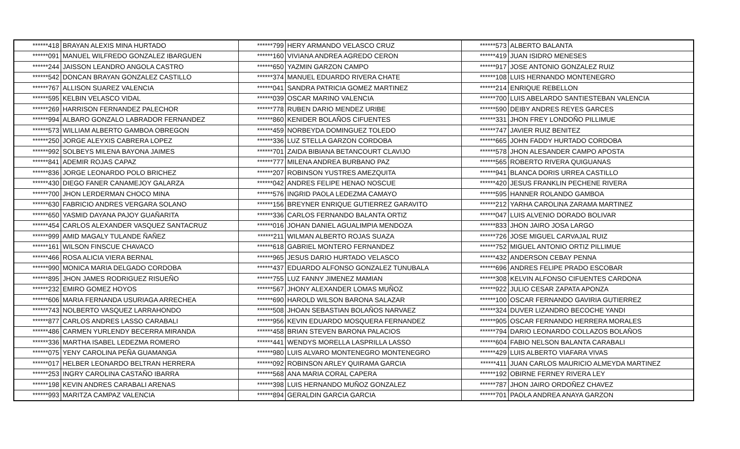| ******418 | BRAYAN ALEXIS MINA HURTADO | ******799 | HERY ARMANDO VELASCO CRUZ | ******573 | ALBERTO BALANTA |
| ******091 | MANUEL WILFREDO GONZALEZ IBARGUEN | ******160 | VIVIANA ANDREA AGREDO CERON | ******419 | JUAN ISIDRO MENESES |
| ******244 | JAISSON LEANDRO ANGOLA CASTRO | ******650 | YAZMIN GARZON CAMPO | ******917 | JOSE ANTONIO GONZALEZ RUIZ |
| ******542 | DONCAN BRAYAN GONZALEZ CASTILLO | ******374 | MANUEL EDUARDO RIVERA CHATE | ******108 | LUIS HERNANDO MONTENEGRO |
| ******767 | ALLISON SUAREZ VALENCIA | ******041 | SANDRA PATRICIA GOMEZ MARTINEZ | ******214 | ENRIQUE REBELLON |
| ******595 | KELBIN VELASCO VIDAL | ******039 | OSCAR MARINO VALENCIA | ******700 | LUIS ABELARDO SANTIESTEBAN VALENCIA |
| ******269 | HARRISON FERNANDEZ PALECHOR | ******778 | RUBEN DARIO MENDEZ URIBE | ******590 | DEIBY ANDRES REYES GARCES |
| ******994 | ALBARO GONZALO LABRADOR FERNANDEZ | ******860 | KENIDER BOLAÑOS CIFUENTES | ******331 | JHON FREY LONDOÑO PILLIMUE |
| ******573 | WILLIAM ALBERTO GAMBOA OBREGON | ******459 | NORBEYDA DOMINGUEZ TOLEDO | ******747 | JAVIER RUIZ BENITEZ |
| ******250 | JORGE ALEYXIS CABRERA LOPEZ | ******336 | LUZ STELLA GARZON CORDOBA | ******665 | JOHN FADDY HURTADO CORDOBA |
| ******992 | SOLBEYS MILENA BAYONA JAIMES | ******701 | ZAIDA BIBIANA BETANCOURT CLAVIJO | ******578 | JHON ALESANDER CAMPO APOSTA |
| ******841 | ADEMIR ROJAS CAPAZ | ******777 | MILENA ANDREA BURBANO PAZ | ******565 | ROBERTO RIVERA QUIGUANAS |
| ******836 | JORGE LEONARDO POLO BRICHEZ | ******207 | ROBINSON YUSTRES AMEZQUITA | ******941 | BLANCA DORIS URREA CASTILLO |
| ******430 | DIEGO FANER CANAMEJOY GALARZA | ******042 | ANDRES FELIPE HENAO NOSCUE | ******420 | JESUS FRANKLIN PECHENE RIVERA |
| ******700 | JHON LERDERMAN CHOCO MINA | ******576 | INGRID PAOLA LEDEZMA CAMAYO | ******595 | HANNER ROLANDO GAMBOA |
| ******630 | FABRICIO ANDRES VERGARA SOLANO | ******156 | BREYNER ENRIQUE GUTIERREZ GARAVITO | ******212 | YARHA CAROLINA ZARAMA MARTINEZ |
| ******650 | YASMID DAYANA PAJOY GUAÑARITA | ******336 | CARLOS FERNANDO BALANTA ORTIZ | ******047 | LUIS ALVENIO DORADO BOLIVAR |
| ******454 | CARLOS ALEXANDER VASQUEZ SANTACRUZ | ******016 | JOHAN DANIEL AGUALIMPIA MENDOZA | ******833 | JHON JAIRO JOSA LARGO |
| ******999 | AMID MAGALY TULANDE ÑAÑEZ | ******211 | WILMAN ALBERTO ROJAS SUAZA | ******726 | JOSE MIGUEL CARVAJAL RUIZ |
| ******161 | WILSON FINSCUE CHAVACO | ******618 | GABRIEL MONTERO FERNANDEZ | ******752 | MIGUEL ANTONIO ORTIZ PILLIMUE |
| ******466 | ROSA ALICIA VIERA BERNAL | ******965 | JESUS DARIO HURTADO VELASCO | ******432 | ANDERSON CEBAY PENNA |
| ******990 | MONICA MARIA DELGADO CORDOBA | ******437 | EDUARDO ALFONSO GONZALEZ TUNUBALA | ******696 | ANDRES FELIPE PRADO ESCOBAR |
| ******895 | JHON JAMES RODRIGUEZ RISUEÑO | ******755 | LUZ FANNY JIMENEZ MAMIAN | ******308 | KELVIN ALFONSO CIFUENTES CARDONA |
| ******232 | EMIRO GOMEZ HOYOS | ******567 | JHONY ALEXANDER LOMAS MUÑOZ | ******922 | JULIO CESAR ZAPATA APONZA |
| ******606 | MARIA FERNANDA USURIAGA ARRECHEA | ******690 | HAROLD WILSON BARONA SALAZAR | ******100 | OSCAR FERNANDO GAVIRIA GUTIERREZ |
| ******743 | NOLBERTO VASQUEZ LARRAHONDO | ******508 | JHOAN SEBASTIAN BOLAÑOS NARVAEZ | ******324 | DUVER LIZANDRO BECOCHE YANDI |
| ******877 | CARLOS ANDRES LASSO CARABALI | ******956 | KEVIN EDUARDO MOSQUERA FERNANDEZ | ******905 | OSCAR FERNANDO HERRERA MORALES |
| ******486 | CARMEN YURLENDY BECERRA MIRANDA | ******458 | BRIAN STEVEN BARONA PALACIOS | ******794 | DARIO LEONARDO COLLAZOS BOLAÑOS |
| ******336 | MARTHA ISABEL LEDEZMA ROMERO | ******441 | WENDYS MORELLA LASPRILLA LASSO | ******604 | FABIO NELSON BALANTA CARABALI |
| ******075 | YENY CAROLINA PEÑA GUAMANGA | ******980 | LUIS ALVARO MONTENEGRO MONTENEGRO | ******429 | LUIS ALBERTO VIAFARA VIVAS |
| ******017 | HELBER LEONARDO BELTRAN HERRERA | ******092 | ROBINSON ARLEY QUIRAMA GARCIA | ******411 | JUAN CARLOS MAURICIO ALMEYDA MARTINEZ |
| ******253 | INGRY CAROLINA CASTAÑO IBARRA | ******568 | ANA MARIA CORAL CAPERA | ******192 | OBIRNE FERNEY RIVERA LEY |
| ******198 | KEVIN ANDRES CARABALI ARENAS | ******398 | LUIS HERNANDO MUÑOZ GONZALEZ | ******787 | JHON JAIRO ORDOÑEZ CHAVEZ |
| ******993 | MARITZA CAMPAZ VALENCIA | ******894 | GERALDIN GARCIA GARCIA | ******701 | PAOLA ANDREA ANAYA GARZON |